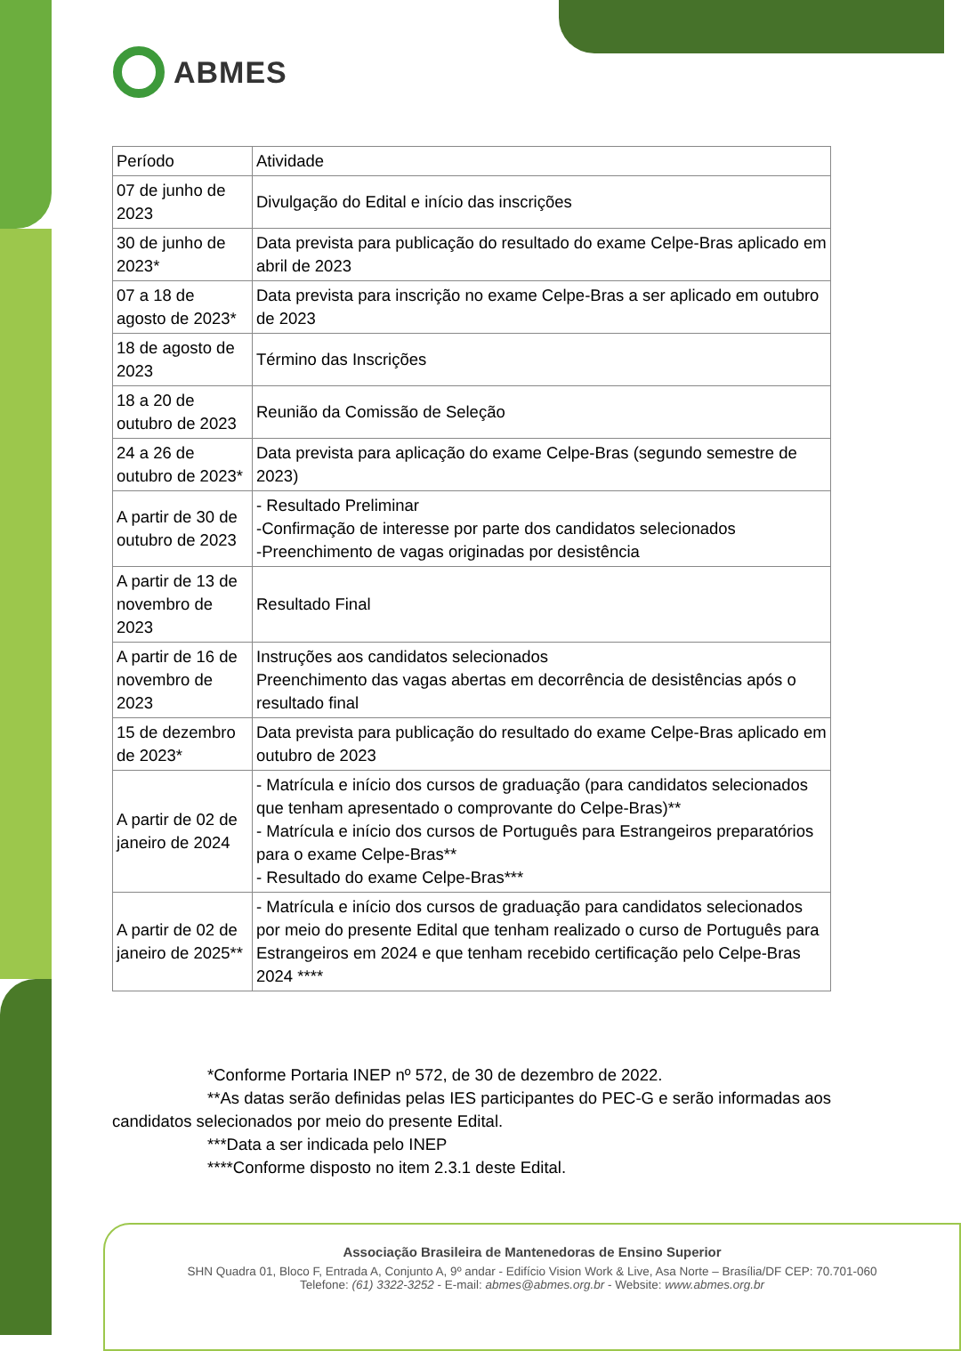ABMES
| Período | Atividade |
| 07 de junho de 2023 | Divulgação do Edital e início das inscrições |
| 30 de junho de 2023* | Data prevista para publicação do resultado do exame Celpe-Bras aplicado em abril de 2023 |
| 07 a 18 de agosto de 2023* | Data prevista para inscrição no exame Celpe-Bras a ser aplicado em outubro de 2023 |
| 18 de agosto de 2023 | Término das Inscrições |
| 18 a 20 de outubro de 2023 | Reunião da Comissão de Seleção |
| 24 a 26 de outubro de 2023* | Data prevista para aplicação do exame Celpe-Bras (segundo semestre de 2023) |
| A partir de 30 de outubro de 2023 | - Resultado Preliminar -Confirmação de interesse por parte dos candidatos selecionados -Preenchimento de vagas originadas por desistência |
| A partir de 13 de novembro de 2023 | Resultado Final |
| A partir de 16 de novembro de 2023 | Instruções aos candidatos selecionados Preenchimento das vagas abertas em decorrência de desistências após o resultado final |
| 15 de dezembro de 2023* | Data prevista para publicação do resultado do exame Celpe-Bras aplicado em outubro de 2023 |
| A partir de 02 de janeiro de 2024 | - Matrícula e início dos cursos de graduação (para candidatos selecionados que tenham apresentado o comprovante do Celpe-Bras)** - Matrícula e início dos cursos de Português para Estrangeiros preparatórios para o exame Celpe-Bras** - Resultado do exame Celpe-Bras*** |
| A partir de 02 de janeiro de 2025** | - Matrícula e início dos cursos de graduação para candidatos selecionados por meio do presente Edital que tenham realizado o curso de Português para Estrangeiros em 2024 e que tenham recebido certificação pelo Celpe-Bras 2024 **** |
*Conforme Portaria INEP nº 572, de 30 de dezembro de 2022.
**As datas serão definidas pelas IES participantes do PEC-G e serão informadas aos candidatos selecionados por meio do presente Edital.
***Data a ser indicada pelo INEP
****Conforme disposto no item 2.3.1 deste Edital.
Associação Brasileira de Mantenedoras de Ensino Superior
SHN Quadra 01, Bloco F, Entrada A, Conjunto A, 9º andar - Edifício Vision Work & Live, Asa Norte – Brasília/DF CEP: 70.701-060
Telefone: (61) 3322-3252 - E-mail: abmes@abmes.org.br - Website: www.abmes.org.br